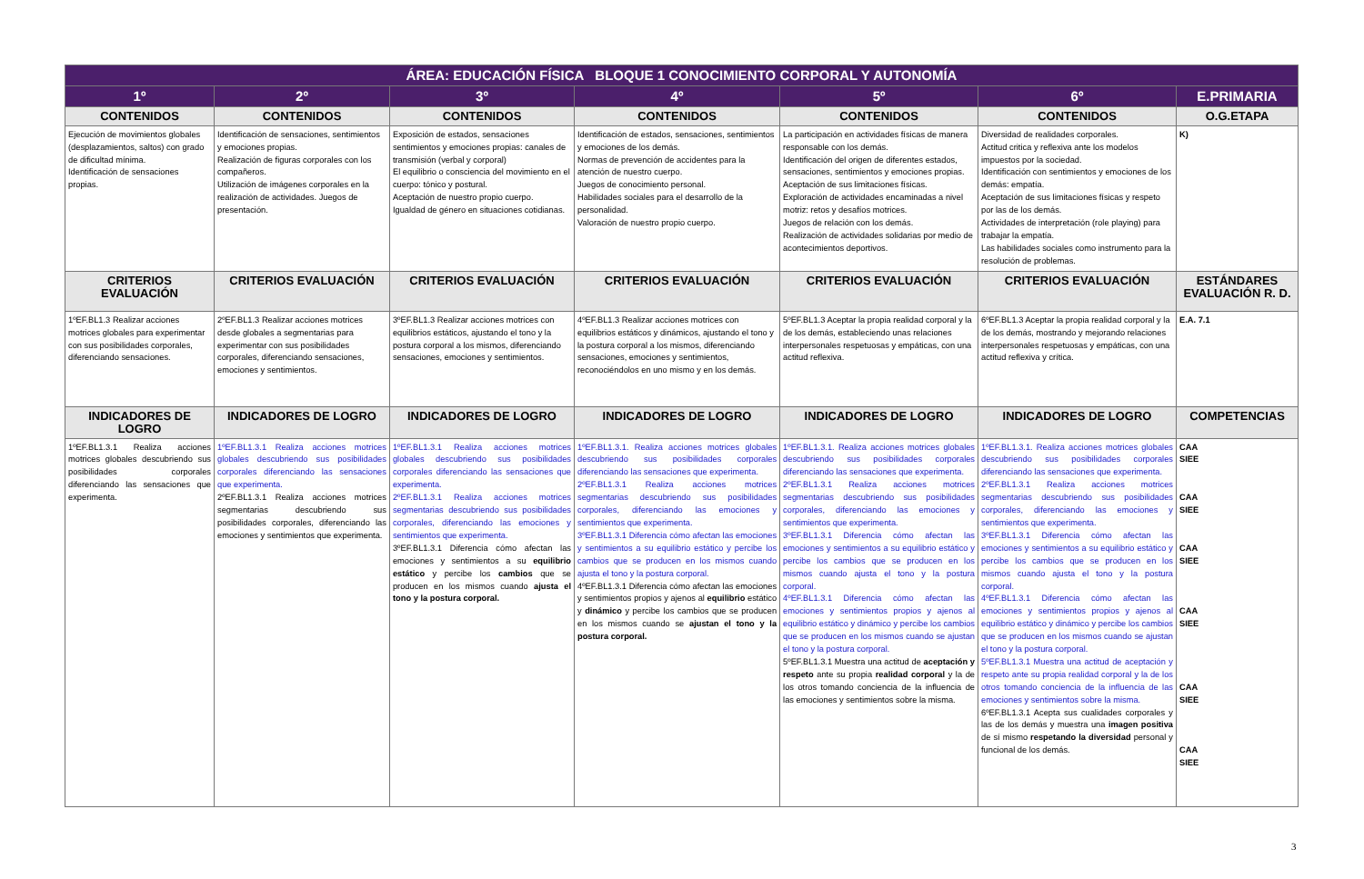| ÁREA: EDUCACIÓN FÍSICA BLOQUE 1 CONOCIMIENTO CORPORAL Y AUTONOMÍA | | | | | | |
| --- | --- | --- | --- | --- | --- | --- |
| 1º | 2º | 3º | 4º | 5º | 6º | E.PRIMARIA |
| CONTENIDOS | CONTENIDOS | CONTENIDOS | CONTENIDOS | CONTENIDOS | CONTENIDOS | O.G.ETAPA |
| Ejecución de movimientos globales (desplazamientos, saltos) con grado de dificultad mínima. Identificación de sensaciones propias. | Identificación de sensaciones, sentimientos y emociones propias. Realización de figuras corporales con los compañeros. Utilización de imágenes corporales en la realización de actividades. Juegos de presentación. | Exposición de estados, sensaciones sentimientos y emociones propias: canales de transmisión (verbal y corporal) El equilibrio o consciencia del movimiento en el cuerpo: tónico y postural. Aceptación de nuestro propio cuerpo. Igualdad de género en situaciones cotidianas. | Identificación de estados, sensaciones, sentimientos y emociones de los demás. Normas de prevención de accidentes para la atención de nuestro cuerpo. Juegos de conocimiento personal. Habilidades sociales para el desarrollo de la personalidad. Valoración de nuestro propio cuerpo. | La participación en actividades físicas de manera responsable con los demás. Identificación del origen de diferentes estados, sensaciones, sentimientos y emociones propias. Aceptación de sus limitaciones físicas. Exploración de actividades encaminadas a nivel motriz: retos y desafíos motrices. Juegos de relación con los demás. Realización de actividades solidarias por medio de acontecimientos deportivos. | Diversidad de realidades corporales. Actitud critica y reflexiva ante los modelos impuestos por la sociedad. Identificación con sentimientos y emociones de los demás: empatía. Aceptación de sus limitaciones físicas y respeto por las de los demás. Actividades de interpretación (role playing) para trabajar la empatía. Las habilidades sociales como instrumento para la resolución de problemas. | K) |
| CRITERIOS EVALUACIÓN | CRITERIOS EVALUACIÓN | CRITERIOS EVALUACIÓN | CRITERIOS EVALUACIÓN | CRITERIOS EVALUACIÓN | CRITERIOS EVALUACIÓN | ESTÁNDARES EVALUACIÓN R. D. |
| 1ºEF.BL1.3 Realizar acciones motrices globales para experimentar con sus posibilidades corporales, diferenciando sensaciones. | 2ºEF.BL1.3 Realizar acciones motrices desde globales a segmentarias para experimentar con sus posibilidades corporales, diferenciando sensaciones, emociones y sentimientos. | 3ºEF.BL1.3 Realizar acciones motrices con equilibrios estáticos, ajustando el tono y la postura corporal a los mismos, diferenciando sensaciones, emociones y sentimientos. | 4ºEF.BL1.3 Realizar acciones motrices con equilibrios estáticos y dinámicos, ajustando el tono y la postura corporal a los mismos, diferenciando sensaciones, emociones y sentimientos, reconociéndolos en uno mismo y en los demás. | 5ºEF.BL1.3 Aceptar la propia realidad corporal y la de los demás, estableciendo unas relaciones interpersonales respetuosas y empáticas, con una actitud reflexiva. | 6ºEF.BL1.3 Aceptar la propia realidad corporal y la de los demás, mostrando y mejorando relaciones interpersonales respetuosas y empáticas, con una actitud reflexiva y crítica. | E.A. 7.1 |
| INDICADORES DE LOGRO | INDICADORES DE LOGRO | INDICADORES DE LOGRO | INDICADORES DE LOGRO | INDICADORES DE LOGRO | INDICADORES DE LOGRO | COMPETENCIAS |
| 1ºEF.BL1.3.1 Realiza acciones motrices globales descubriendo sus posibilidades corporales diferenciando las sensaciones que experimenta. | 1ºEF.BL1.3.1 Realiza acciones motrices globales descubriendo sus posibilidades corporales diferenciando las sensaciones que experimenta. 2ºEF.BL1.3.1 Realiza acciones motrices segmentarias descubriendo sus posibilidades corporales, diferenciando las emociones y sentimientos que experimenta. | 1ºEF.BL1.3.1 Realiza acciones motrices globales descubriendo sus posibilidades corporales diferenciando las sensaciones que experimenta. 2ºEF.BL1.3.1 Realiza acciones motrices segmentarias descubriendo sus posibilidades corporales, diferenciando las emociones y sentimientos que experimenta. 3ºEF.BL1.3.1 Diferencia cómo afectan las emociones y sentimientos a su equilibrio estático y percibe los cambios que se producen en los mismos cuando ajusta el tono y la postura corporal. | 1ºEF.BL1.3.1. Realiza acciones motrices globales descubriendo sus posibilidades corporales diferenciando las sensaciones que experimenta. 2ºEF.BL1.3.1 Realiza acciones motrices segmentarias descubriendo sus posibilidades corporales, diferenciando las emociones y sentimientos que experimenta. 3ºEF.BL1.3.1 Diferencia cómo afectan las emociones y sentimientos a su equilibrio estático y percibe los cambios que se producen en los mismos cuando ajusta el tono y la postura corporal. 4ºEF.BL1.3.1 Diferencia cómo afectan las emociones y sentimientos propios y ajenos al equilibrio estático y dinámico y percibe los cambios que se producen en los mismos cuando se ajustan el tono y la postura corporal. | 1ºEF.BL1.3.1. Realiza acciones motrices globales descubriendo sus posibilidades corporales diferenciando las sensaciones que experimenta. 2ºEF.BL1.3.1 Realiza acciones motrices segmentarias descubriendo sus posibilidades corporales, diferenciando las emociones y sentimientos que experimenta. 3ºEF.BL1.3.1 Diferencia cómo afectan las emociones y sentimientos a su equilibrio estático y percibe los cambios que se producen en los mismos cuando ajusta el tono y la postura corporal. 4ºEF.BL1.3.1 Diferencia cómo afectan las emociones y sentimientos propios y ajenos al equilibrio estático y dinámico y percibe los cambios que se producen en los mismos cuando se ajustan el tono y la postura corporal. 5ºEF.BL1.3.1 Muestra una actitud de aceptación y respeto ante su propia realidad corporal y la de los otros tomando conciencia de la influencia de las emociones y sentimientos sobre la misma. | 1ºEF.BL1.3.1. Realiza acciones motrices globales descubriendo sus posibilidades corporales diferenciando las sensaciones que experimenta. 2ºEF.BL1.3.1 Realiza acciones motrices segmentarias descubriendo sus posibilidades corporales, diferenciando las emociones y sentimientos que experimenta. 3ºEF.BL1.3.1 Diferencia cómo afectan las emociones y sentimientos a su equilibrio estático y percibe los cambios que se producen en los mismos cuando ajusta el tono y la postura corporal. 4ºEF.BL1.3.1 Diferencia cómo afectan las emociones y sentimientos propios y ajenos al equilibrio estático y dinámico y percibe los cambios que se producen en los mismos cuando se ajustan el tono y la postura corporal. 5ºEF.BL1.3.1 Muestra una actitud de aceptación y respeto ante su propia realidad corporal y la de los otros tomando conciencia de la influencia de las emociones y sentimientos sobre la misma. 6ºEF.BL1.3.1 Acepta sus cualidades corporales y las de los demás y muestra una imagen positiva de sí mismo respetando la diversidad personal y funcional de los demás. | CAA SIEE CAA SIEE CAA SIEE CAA SIEE CAA SIEE CAA SIEE |
3